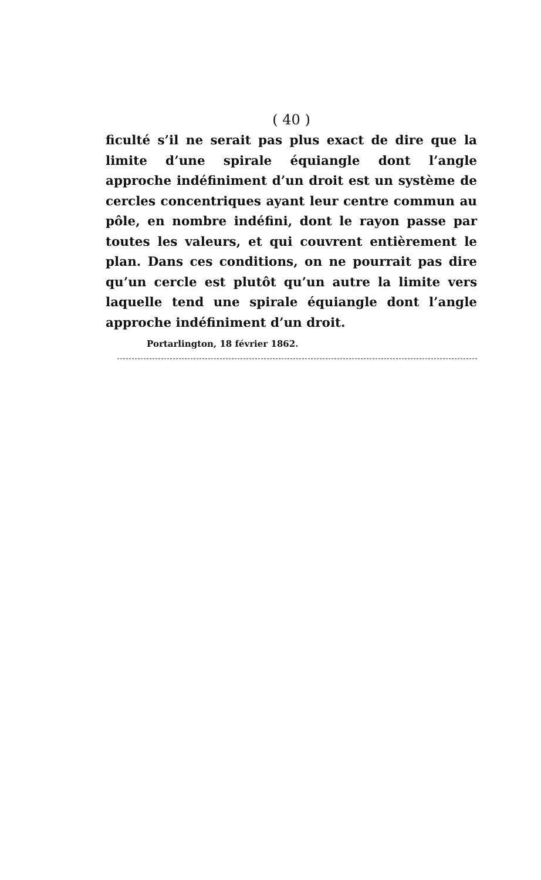( 40 )
ficulté s’il ne serait pas plus exact de dire que la limite d’une spirale équiangle dont l’angle approche indéfiniment d’un droit est un système de cercles concentriques ayant leur centre commun au pôle, en nombre indéfini, dont le rayon passe par toutes les valeurs, et qui couvrent entièrement le plan. Dans ces conditions, on ne pourrait pas dire qu’un cercle est plutôt qu’un autre la limite vers laquelle tend une spirale équiangle dont l’angle approche indéfiniment d’un droit.
Portarlington, 18 février 1862.